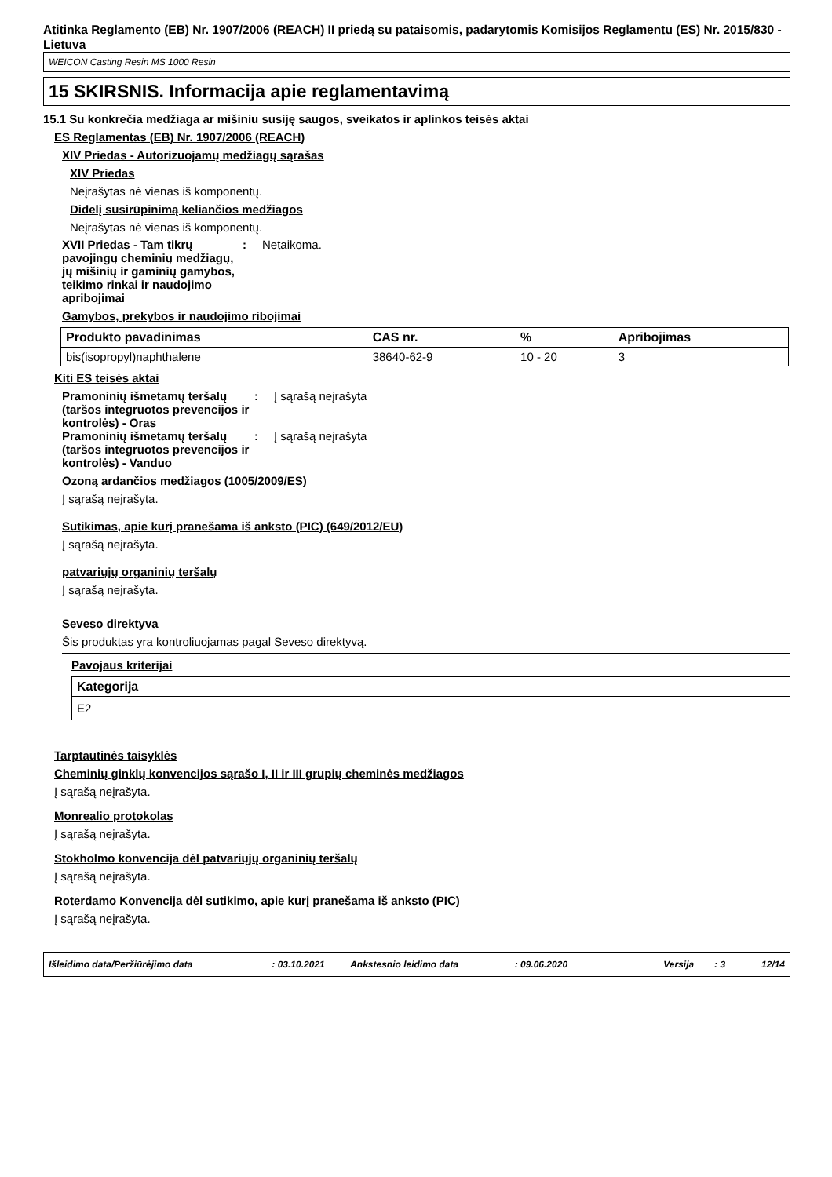Atitinka Reglamento (EB) Nr. 1907/2006 (REACH) II priedą su pataisomis, padarytomis Komisijos Reglamentu (ES) Nr. 2015/830 - Lietuva
WEICON Casting Resin MS 1000 Resin
15 SKIRSNIS. Informacija apie reglamentavimą
15.1 Su konkrečia medžiaga ar mišiniu susiję saugos, sveikatos ir aplinkos teisės aktai
ES Reglamentas (EB) Nr. 1907/2006 (REACH)
XIV Priedas - Autorizuojamų medžiagų sąrašas
XIV Priedas
Neįrašytas nė vienas iš komponentų.
Didelį susirūpinimą keliančios medžiagos
Neįrašytas nė vienas iš komponentų.
XVII Priedas - Tam tikrų pavojingų cheminių medžiagų, jų mišinių ir gaminių gamybos, teikimo rinkai ir naudojimo apribojimai
: Netaikoma.
Gamybos, prekybos ir naudojimo ribojimai
| Produkto pavadinimas | CAS nr. | % | Apribojimas |
| --- | --- | --- | --- |
| bis(isopropyl)naphthalene | 38640-62-9 | 10 - 20 | 3 |
Kiti ES teisės aktai
Pramoninių išmetamų teršalų (taršos integruotos prevencijos ir kontrolės) - Oras
: Į sąrašą neįrašyta
Pramoninių išmetamų teršalų (taršos integruotos prevencijos ir kontrolės) - Vanduo
: Į sąrašą neįrašyta
Ozoną ardančios medžiagos (1005/2009/ES)
Į sąrašą neįrašyta.
Sutikimas, apie kurį pranešama iš anksto (PIC) (649/2012/EU)
Į sąrašą neįrašyta.
patvariųjų organinių teršalų
Į sąrašą neįrašyta.
Seveso direktyva
Šis produktas yra kontroliuojamas pagal Seveso direktyvą.
Pavojaus kriterijai
| Kategorija |
| --- |
| E2 |
Tarptautinės taisyklės
Cheminių ginklų konvencijos sąrašo I, II ir III grupių cheminės medžiagos
Į sąrašą neįrašyta.
Monrealio protokolas
Į sąrašą neįrašyta.
Stokholmo konvencija dėl patvariųjų organinių teršalų
Į sąrašą neįrašyta.
Roterdamo Konvencija dėl sutikimo, apie kurį pranešama iš anksto (PIC)
Į sąrašą neįrašyta.
Išleidimo data/Peržiūrėjimo data: 03.10.2021 Ankstesnio leidimo data: 09.06.2020 Versija: 3 12/14